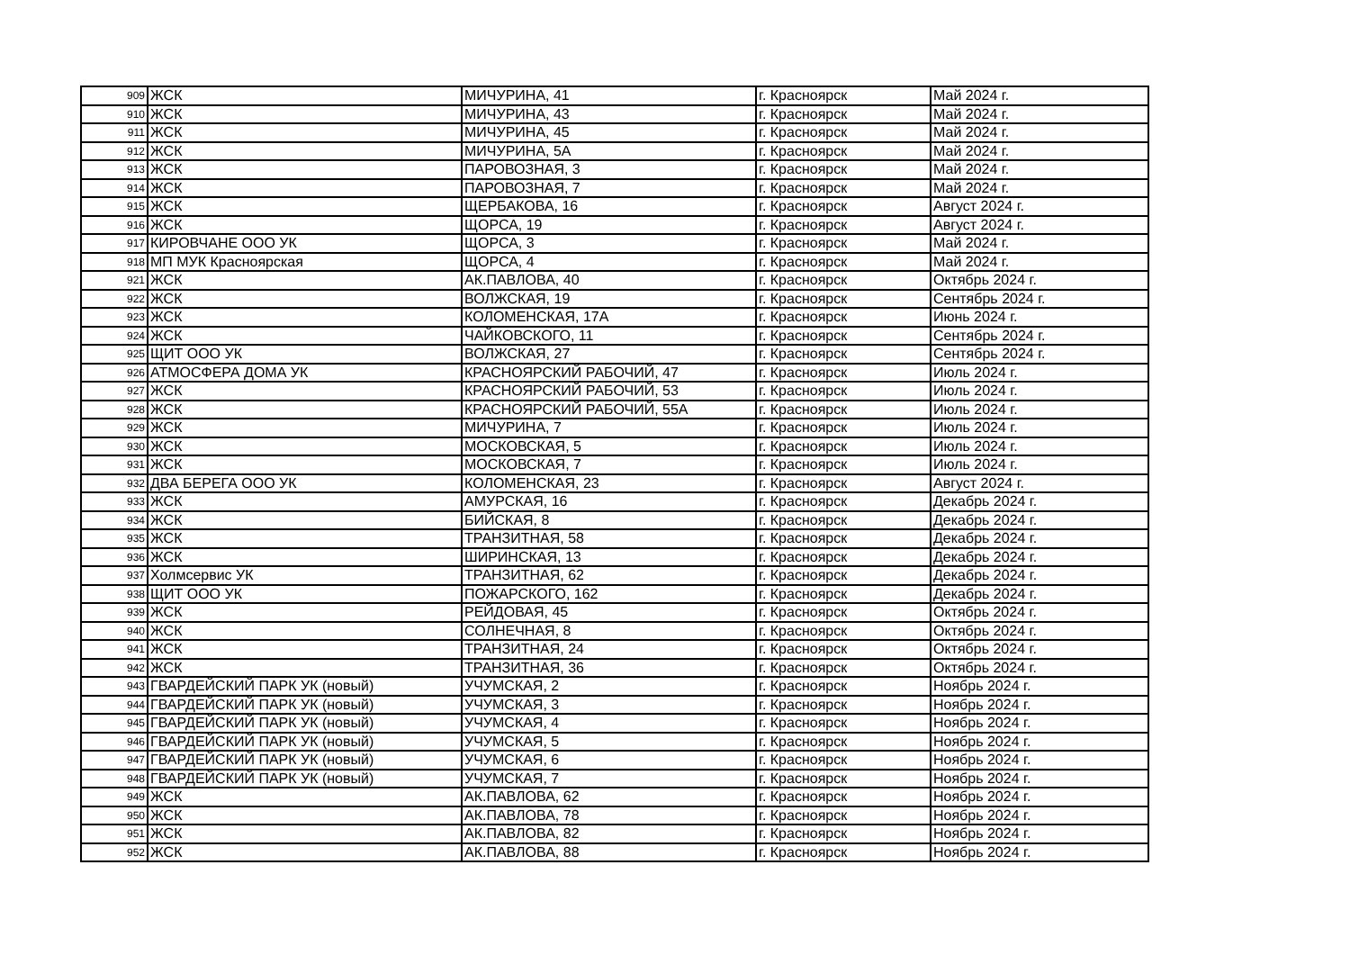| 909 | ЖСК | МИЧУРИНА, 41 | г. Красноярск | Май 2024 г. |
| 910 | ЖСК | МИЧУРИНА, 43 | г. Красноярск | Май 2024 г. |
| 911 | ЖСК | МИЧУРИНА, 45 | г. Красноярск | Май 2024 г. |
| 912 | ЖСК | МИЧУРИНА, 5А | г. Красноярск | Май 2024 г. |
| 913 | ЖСК | ПАРОВОЗНАЯ, 3 | г. Красноярск | Май 2024 г. |
| 914 | ЖСК | ПАРОВОЗНАЯ, 7 | г. Красноярск | Май 2024 г. |
| 915 | ЖСК | ЩЕРБАКОВА, 16 | г. Красноярск | Август 2024 г. |
| 916 | ЖСК | ЩОРСА, 19 | г. Красноярск | Август 2024 г. |
| 917 | КИРОВЧАНЕ ООО УК | ЩОРСА, 3 | г. Красноярск | Май 2024 г. |
| 918 | МП МУК Красноярская | ЩОРСА, 4 | г. Красноярск | Май 2024 г. |
| 921 | ЖСК | АК.ПАВЛОВА, 40 | г. Красноярск | Октябрь 2024 г. |
| 922 | ЖСК | ВОЛЖСКАЯ, 19 | г. Красноярск | Сентябрь 2024 г. |
| 923 | ЖСК | КОЛОМЕНСКАЯ, 17А | г. Красноярск | Июнь 2024 г. |
| 924 | ЖСК | ЧАЙКОВСКОГО, 11 | г. Красноярск | Сентябрь 2024 г. |
| 925 | ЩИТ ООО УК | ВОЛЖСКАЯ, 27 | г. Красноярск | Сентябрь 2024 г. |
| 926 | АТМОСФЕРА ДОМА УК | КРАСНОЯРСКИЙ РАБОЧИЙ, 47 | г. Красноярск | Июль 2024 г. |
| 927 | ЖСК | КРАСНОЯРСКИЙ РАБОЧИЙ, 53 | г. Красноярск | Июль 2024 г. |
| 928 | ЖСК | КРАСНОЯРСКИЙ РАБОЧИЙ, 55А | г. Красноярск | Июль 2024 г. |
| 929 | ЖСК | МИЧУРИНА, 7 | г. Красноярск | Июль 2024 г. |
| 930 | ЖСК | МОСКОВСКАЯ, 5 | г. Красноярск | Июль 2024 г. |
| 931 | ЖСК | МОСКОВСКАЯ, 7 | г. Красноярск | Июль 2024 г. |
| 932 | ДВА БЕРЕГА ООО УК | КОЛОМЕНСКАЯ, 23 | г. Красноярск | Август 2024 г. |
| 933 | ЖСК | АМУРСКАЯ, 16 | г. Красноярск | Декабрь 2024 г. |
| 934 | ЖСК | БИЙСКАЯ, 8 | г. Красноярск | Декабрь 2024 г. |
| 935 | ЖСК | ТРАНЗИТНАЯ, 58 | г. Красноярск | Декабрь 2024 г. |
| 936 | ЖСК | ШИРИНСКАЯ, 13 | г. Красноярск | Декабрь 2024 г. |
| 937 | Холмсервис УК | ТРАНЗИТНАЯ, 62 | г. Красноярск | Декабрь 2024 г. |
| 938 | ЩИТ ООО УК | ПОЖАРСКОГО, 162 | г. Красноярск | Декабрь 2024 г. |
| 939 | ЖСК | РЕЙДОВАЯ, 45 | г. Красноярск | Октябрь 2024 г. |
| 940 | ЖСК | СОЛНЕЧНАЯ, 8 | г. Красноярск | Октябрь 2024 г. |
| 941 | ЖСК | ТРАНЗИТНАЯ, 24 | г. Красноярск | Октябрь 2024 г. |
| 942 | ЖСК | ТРАНЗИТНАЯ, 36 | г. Красноярск | Октябрь 2024 г. |
| 943 | ГВАРДЕЙСКИЙ ПАРК УК (новый) | УЧУМСКАЯ, 2 | г. Красноярск | Ноябрь 2024 г. |
| 944 | ГВАРДЕЙСКИЙ ПАРК УК (новый) | УЧУМСКАЯ, 3 | г. Красноярск | Ноябрь 2024 г. |
| 945 | ГВАРДЕЙСКИЙ ПАРК УК (новый) | УЧУМСКАЯ, 4 | г. Красноярск | Ноябрь 2024 г. |
| 946 | ГВАРДЕЙСКИЙ ПАРК УК (новый) | УЧУМСКАЯ, 5 | г. Красноярск | Ноябрь 2024 г. |
| 947 | ГВАРДЕЙСКИЙ ПАРК УК (новый) | УЧУМСКАЯ, 6 | г. Красноярск | Ноябрь 2024 г. |
| 948 | ГВАРДЕЙСКИЙ ПАРК УК (новый) | УЧУМСКАЯ, 7 | г. Красноярск | Ноябрь 2024 г. |
| 949 | ЖСК | АК.ПАВЛОВА, 62 | г. Красноярск | Ноябрь 2024 г. |
| 950 | ЖСК | АК.ПАВЛОВА, 78 | г. Красноярск | Ноябрь 2024 г. |
| 951 | ЖСК | АК.ПАВЛОВА, 82 | г. Красноярск | Ноябрь 2024 г. |
| 952 | ЖСК | АК.ПАВЛОВА, 88 | г. Красноярск | Ноябрь 2024 г. |